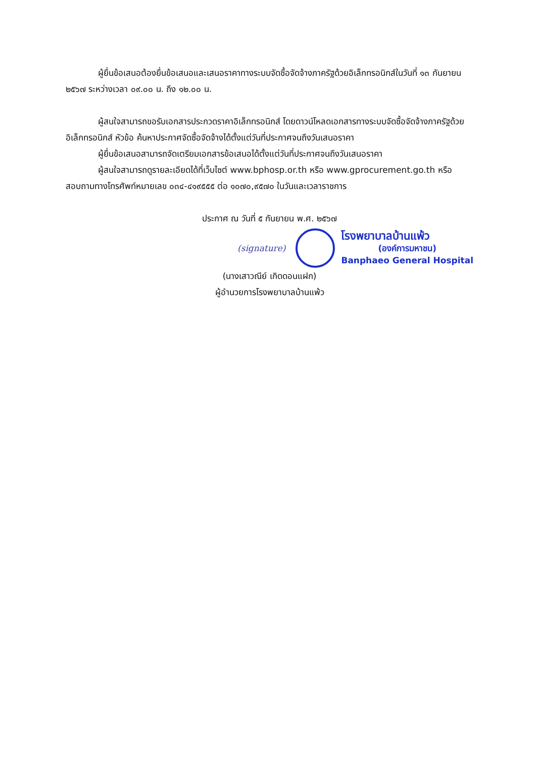ผู้ยื่นข้อเสนอต้องยื่นข้อเสนอและเสนอราคาทางระบบจัดซื้อจัดจ้างภาครัฐด้วยอิเล็กทรอนิกส์ในวันที่ ๑๓ กันยายน ๒๕๖๗ ระหว่างเวลา ๐๙.๐๐ น. ถึง ๑๒.๐๐ น.
ผู้สนใจสามารถขอรับเอกสารประกวดราคาอิเล็กทรอนิกส์ โดยดาวน์โหลดเอกสารทางระบบจัดซื้อจัดจ้างภาครัฐด้วยอิเล็กทรอนิกส์ หัวข้อ ค้นหาประกาศจัดซื้อจัดจ้างได้ตั้งแต่วันที่ประกาศจนถึงวันเสนอราคา
ผู้ยื่นข้อเสนอสามารถจัดเตรียมเอกสารข้อเสนอได้ตั้งแต่วันที่ประกาศจนถึงวันเสนอราคา
ผู้สนใจสามารถดูรายละเอียดได้ที่เว็บไซต์ www.bphosp.or.th หรือ www.gprocurement.go.th หรือสอบถามทางโทรศัพท์หมายเลข ๐๓๔-๔๑๙๕๕๕ ต่อ ๑๐๗๐,๙๕๗๐ ในวันและเวลาราชการ
ประกาศ ณ วันที่ ๕ กันยายน พ.ศ. ๒๕๖๗
(signature)
โรงพยาบาลบ้านแพ้ว
(องค์การมหาชน)
Banphaeo General Hospital
(นางเสาวณีย์ เกิดดอนแฝก)
ผู้อำนวยการโรงพยาบาลบ้านแพ้ว